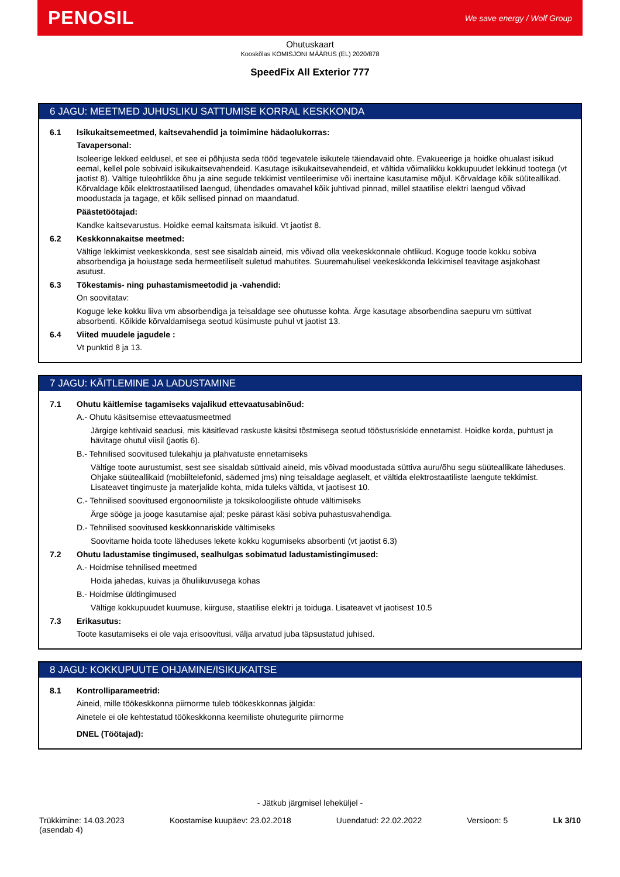PENOSIL We save energy / Wolf Group
Ohutuskaart
Kooskõlas KOMISJONI MÄÄRUS (EL) 2020/878
SpeedFix All Exterior 777
6 JAGU: MEETMED JUHUSLIKU SATTUMISE KORRAL KESKKONDA
6.1 Isikukaitsemeetmed, kaitsevahendid ja toimimine hädaolukorras:
Tavapersonal:
Isoleerige lekked eeldusel, et see ei põhjusta seda tööd tegevatele isikutele täiendavaid ohte. Evakueerige ja hoidke ohualast isikud eemal, kellel pole sobivaid isikukaitsevahendeid. Kasutage isikukaitsevahendeid, et vältida võimalikku kokkupuudet lekkinud tootega (vt jaotist 8). Vältige tuleohtlikke õhu ja aine segude tekkimist ventileerimise või inertaine kasutamise mõjul. Kõrvaldage kõik süüteallikad. Kõrvaldage kõik elektrostaatilised laengud, ühendades omavahel kõik juhtivad pinnad, millel staatilise elektri laengud võivad moodustada ja tagage, et kõik sellised pinnad on maandatud.
Päästetöötajad:
Kandke kaitsevarustus. Hoidke eemal kaitsmata isikuid. Vt jaotist 8.
6.2 Keskkonnakaitse meetmed:
Vältige lekkimist veekeskkonda, sest see sisaldab aineid, mis võivad olla veekeskkonnale ohtlikud. Koguge toode kokku sobiva absorbendiga ja hoiustage seda hermeetiliselt suletud mahutites. Suuremahulisel veekeskkonda lekkimisel teavitage asjakohast asutust.
6.3 Tõkestamis- ning puhastamismeetodid ja -vahendid:
On soovitatav:
Koguge leke kokku liiva vm absorbendiga ja teisaldage see ohutusse kohta. Ärge kasutage absorbendina saepuru vm süttivat absorbenti. Kõikide kõrvaldamisega seotud küsimuste puhul vt jaotist 13.
6.4 Viited muudele jagudele :
Vt punktid 8 ja 13.
7 JAGU: KÄITLEMINE JA LADUSTAMINE
7.1 Ohutu käitlemise tagamiseks vajalikud ettevaatusabinõud:
A.- Ohutu käsitsemise ettevaatusmeetmed
Järgige kehtivaid seadusi, mis käsitlevad raskuste käsitsi tõstmisega seotud tööstusriskide ennetamist. Hoidke korda, puhtust ja hävitage ohutul viisil (jaotis 6).
B.- Tehnilised soovitused tulekahju ja plahvatuste ennetamiseks
Vältige toote aurustumist, sest see sisaldab süttivaid aineid, mis võivad moodustada süttiva auru/õhu segu süüteallikate läheduses. Ohjake süüteallikaid (mobiiltelefonid, sädemed jms) ning teisaldage aeglaselt, et vältida elektrostaatiliste laengute tekkimist. Lisateavet tingimuste ja materjalide kohta, mida tuleks vältida, vt jaotisest 10.
C.- Tehnilised soovitused ergonoomiliste ja toksikoloogiliste ohtude vältimiseks
Ärge sööge ja jooge kasutamise ajal; peske pärast käsi sobiva puhastusvahendiga.
D.- Tehnilised soovitused keskkonnariskide vältimiseks
Soovitame hoida toote läheduses lekete kokku kogumiseks absorbenti (vt jaotist 6.3)
7.2 Ohutu ladustamise tingimused, sealhulgas sobimatud ladustamistingimused:
A.- Hoidmise tehnilised meetmed
Hoida jahedas, kuivas ja õhuliikuvusega kohas
B.- Hoidmise üldtingimused
Vältige kokkupuudet kuumuse, kiirguse, staatilise elektri ja toiduga. Lisateavet vt jaotisest 10.5
7.3 Erikasutus:
Toote kasutamiseks ei ole vaja erisoovitusi, välja arvatud juba täpsustatud juhised.
8 JAGU: KOKKUPUUTE OHJAMINE/ISIKUKAITSE
8.1 Kontrolliparameetrid:
Aineid, mille töökeskkonna piirnorme tuleb töökeskkonnas jälgida:
Ainetele ei ole kehtestatud töökeskkonna keemiliste ohutegurite piirnorme
DNEL (Töötajad):
- Jätkub järgmisel leheküljel -
Trükkimine: 14.03.2023
(asendab 4) Koostamise kuupäev: 23.02.2018 Uuendatud: 22.02.2022 Versioon: 5 Lk 3/10